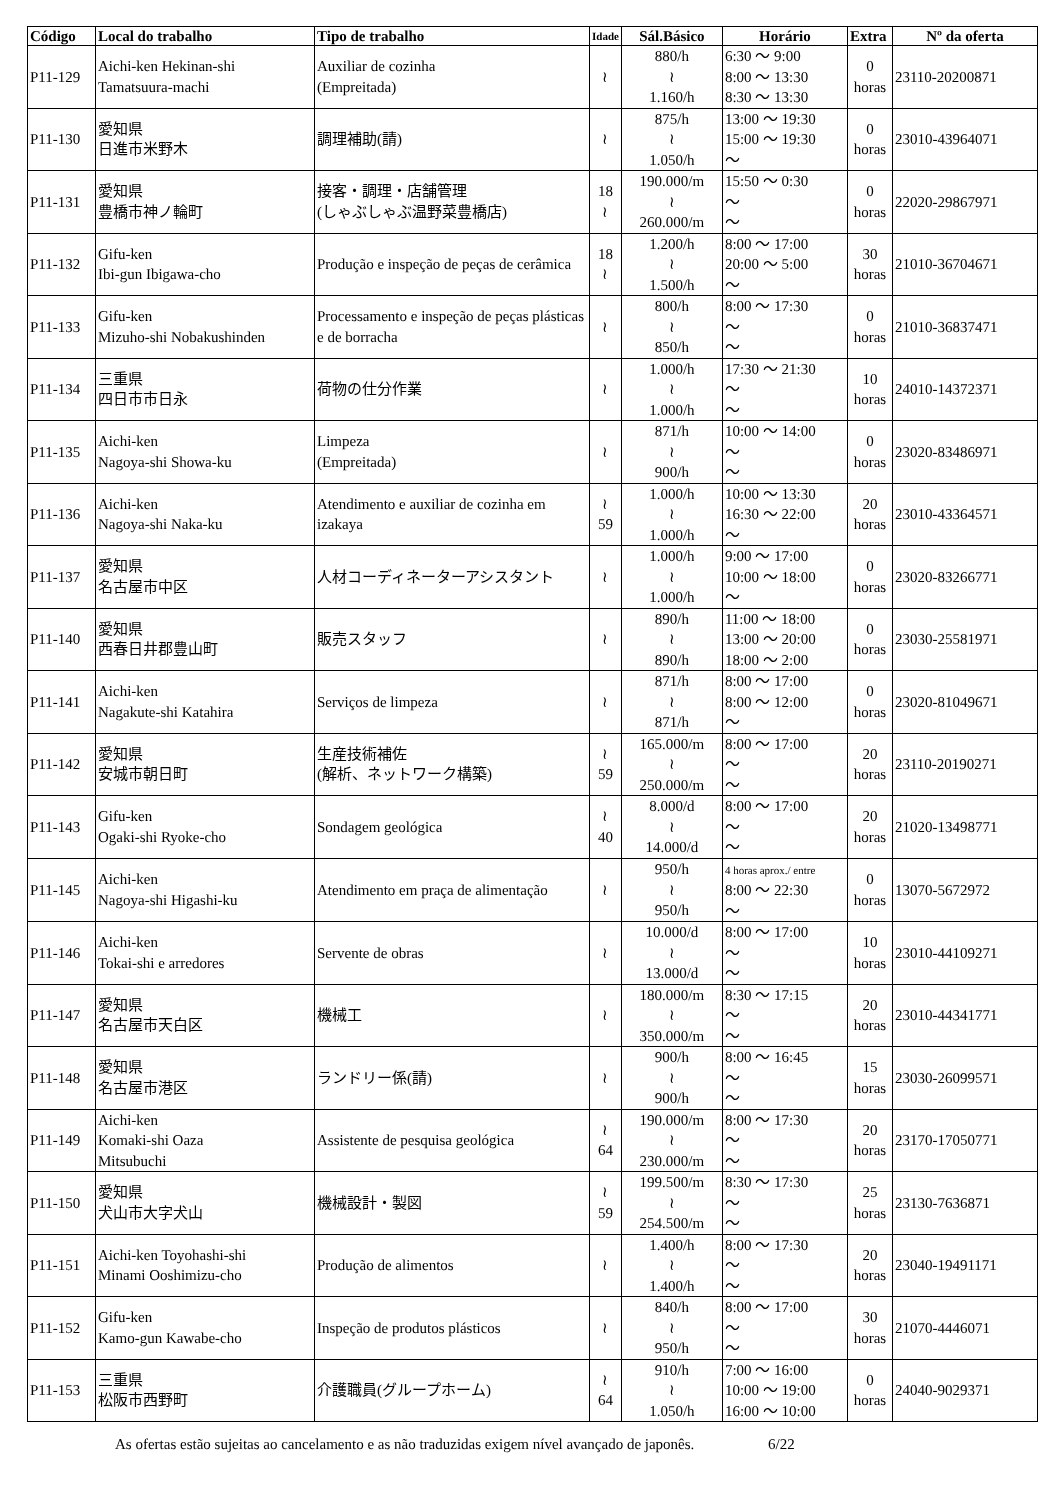| Código | Local do trabalho | Tipo de trabalho | Idade | Sál.Básico | Horário | Extra | Nº da oferta |
| --- | --- | --- | --- | --- | --- | --- | --- |
| P11-129 | Aichi-ken Hekinan-shi Tamatsuura-machi | Auxiliar de cozinha (Empreitada) | ≀ | 880/h ≀ 1.160/h | 6:30 ～ 9:00 8:00 ～ 13:30 8:30 ～ 13:30 | 0 horas | 23110-20200871 |
| P11-130 | 愛知県 日進市米野木 | 調理補助(請) | ≀ | 875/h ≀ 1.050/h | 13:00 ～ 19:30 15:00 ～ 19:30 ～ | 0 horas | 23010-43964071 |
| P11-131 | 愛知県 豊橋市神ノ輪町 | 接客・調理・店舗管理 (しゃぶしゃぶ温野菜豊橋店) | 18 ≀ | 190.000/m ≀ 260.000/m | 15:50 ～ 0:30 ～ ～ | 0 horas | 22020-29867971 |
| P11-132 | Gifu-ken Ibi-gun Ibigawa-cho | Produção e inspeção de peças de cerâmica | 18 ≀ | 1.200/h ≀ 1.500/h | 8:00 ～ 17:00 20:00 ～ 5:00 ～ | 30 horas | 21010-36704671 |
| P11-133 | Gifu-ken Mizuho-shi Nobakushinden | Processamento e inspeção de peças plásticas e de borracha | ≀ | 800/h ≀ 850/h | 8:00 ～ 17:30 ～ ～ | 0 horas | 21010-36837471 |
| P11-134 | 三重県 四日市市日永 | 荷物の仕分作業 | ≀ | 1.000/h ≀ 1.000/h | 17:30 ～ 21:30 ～ ～ | 10 horas | 24010-14372371 |
| P11-135 | Aichi-ken Nagoya-shi Showa-ku | Limpeza (Empreitada) | ≀ | 871/h ≀ 900/h | 10:00 ～ 14:00 ～ ～ | 0 horas | 23020-83486971 |
| P11-136 | Aichi-ken Nagoya-shi Naka-ku | Atendimento e auxiliar de cozinha em izakaya | ≀ 59 | 1.000/h ≀ 1.000/h | 10:00 ～ 13:30 16:30 ～ 22:00 ～ | 20 horas | 23010-43364571 |
| P11-137 | 愛知県 名古屋市中区 | 人材コーディネーターアシスタント | ≀ | 1.000/h ≀ 1.000/h | 9:00 ～ 17:00 10:00 ～ 18:00 ～ | 0 horas | 23020-83266771 |
| P11-140 | 愛知県 西春日井郡豊山町 | 販売スタッフ | ≀ | 890/h ≀ 890/h | 11:00 ～ 18:00 13:00 ～ 20:00 18:00 ～ 2:00 | 0 horas | 23030-25581971 |
| P11-141 | Aichi-ken Nagakute-shi Katahira | Serviços de limpeza | ≀ | 871/h ≀ 871/h | 8:00 ～ 17:00 8:00 ～ 12:00 ～ | 0 horas | 23020-81049671 |
| P11-142 | 愛知県 安城市朝日町 | 生産技術補佐 (解析、ネットワーク構築) | ≀ 59 | 165.000/m ≀ 250.000/m | 8:00 ～ 17:00 ～ ～ | 20 horas | 23110-20190271 |
| P11-143 | Gifu-ken Ogaki-shi Ryoke-cho | Sondagem geológica | ≀ 40 | 8.000/d ≀ 14.000/d | 8:00 ～ 17:00 ～ ～ | 20 horas | 21020-13498771 |
| P11-145 | Aichi-ken Nagoya-shi Higashi-ku | Atendimento em praça de alimentação | ≀ | 950/h ≀ 950/h | 4 horas aprox./ entre 8:00 ～ 22:30 ～ | 0 horas | 13070-5672972 |
| P11-146 | Aichi-ken Tokai-shi e arredores | Servente de obras | ≀ | 10.000/d ≀ 13.000/d | 8:00 ～ 17:00 ～ ～ | 10 horas | 23010-44109271 |
| P11-147 | 愛知県 名古屋市天白区 | 機械工 | ≀ | 180.000/m ≀ 350.000/m | 8:30 ～ 17:15 ～ ～ | 20 horas | 23010-44341771 |
| P11-148 | 愛知県 名古屋市港区 | ランドリー係(請) | ≀ | 900/h ≀ 900/h | 8:00 ～ 16:45 ～ ～ | 15 horas | 23030-26099571 |
| P11-149 | Aichi-ken Komaki-shi Oaza Mitsubuchi | Assistente de pesquisa geológica | ≀ 64 | 190.000/m ≀ 230.000/m | 8:00 ～ 17:30 ～ ～ | 20 horas | 23170-17050771 |
| P11-150 | 愛知県 犬山市大字犬山 | 機械設計・製図 | ≀ 59 | 199.500/m ≀ 254.500/m | 8:30 ～ 17:30 ～ ～ | 25 horas | 23130-7636871 |
| P11-151 | Aichi-ken Toyohashi-shi Minami Ooshimizu-cho | Produção de alimentos | ≀ | 1.400/h ≀ 1.400/h | 8:00 ～ 17:30 ～ ～ | 20 horas | 23040-19491171 |
| P11-152 | Gifu-ken Kamo-gun Kawabe-cho | Inspeção de produtos plásticos | ≀ | 840/h ≀ 950/h | 8:00 ～ 17:00 ～ ～ | 30 horas | 21070-4446071 |
| P11-153 | 三重県 松阪市西野町 | 介護職員(グループホーム) | ≀ 64 | 910/h ≀ 1.050/h | 7:00 ～ 16:00 10:00 ～ 19:00 16:00 ～ 10:00 | 0 horas | 24040-9029371 |
As ofertas estão sujeitas ao cancelamento e as não traduzidas exigem nível avançado de japonês. 6/22